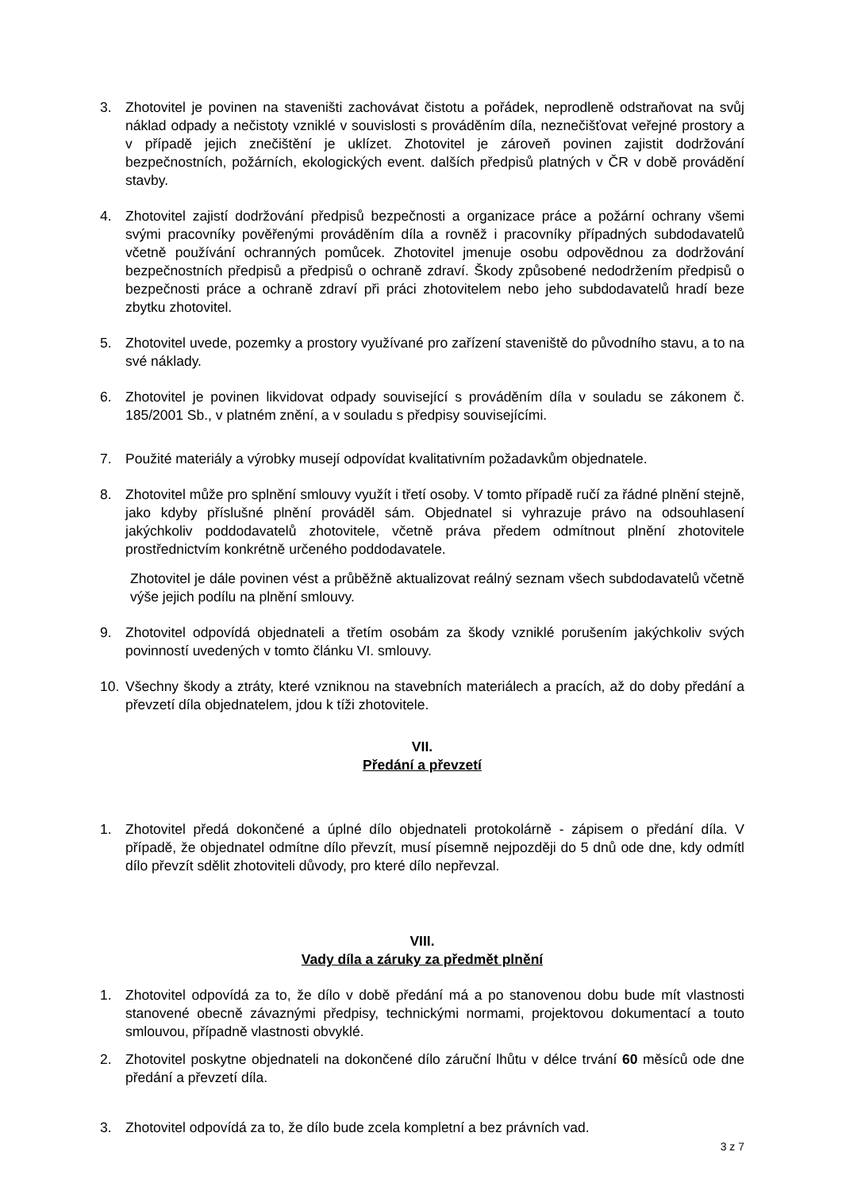3. Zhotovitel je povinen na staveništi zachovávat čistotu a pořádek, neprodleně odstraňovat na svůj náklad odpady a nečistoty vzniklé v souvislosti s prováděním díla, neznečišťovat veřejné prostory a v případě jejich znečištění je uklízet. Zhotovitel je zároveň povinen zajistit dodržování bezpečnostních, požárních, ekologických event. dalších předpisů platných v ČR v době provádění stavby.
4. Zhotovitel zajistí dodržování předpisů bezpečnosti a organizace práce a požární ochrany všemi svými pracovníky pověřenými prováděním díla a rovněž i pracovníky případných subdodavatelů včetně používání ochranných pomůcek. Zhotovitel jmenuje osobu odpovědnou za dodržování bezpečnostních předpisů a předpisů o ochraně zdraví. Škody způsobené nedodržením předpisů o bezpečnosti práce a ochraně zdraví při práci zhotovitelem nebo jeho subdodavatelů hradí beze zbytku zhotovitel.
5. Zhotovitel uvede, pozemky a prostory využívané pro zařízení staveniště do původního stavu, a to na své náklady.
6. Zhotovitel je povinen likvidovat odpady související s prováděním díla v souladu se zákonem č. 185/2001 Sb., v platném znění, a v souladu s předpisy souvisejícími.
7. Použité materiály a výrobky musejí odpovídat kvalitativním požadavkům objednatele.
8. Zhotovitel může pro splnění smlouvy využít i třetí osoby. V tomto případě ručí za řádné plnění stejně, jako kdyby příslušné plnění prováděl sám. Objednatel si vyhrazuje právo na odsouhlasení jakýchkoliv poddodavatelů zhotovitele, včetně práva předem odmítnout plnění zhotovitele prostřednictvím konkrétně určeného poddodavatele.
Zhotovitel je dále povinen vést a průběžně aktualizovat reálný seznam všech subdodavatelů včetně výše jejich podílu na plnění smlouvy.
9. Zhotovitel odpovídá objednateli a třetím osobám za škody vzniklé porušením jakýchkoliv svých povinností uvedených v tomto článku VI. smlouvy.
10. Všechny škody a ztráty, které vzniknou na stavebních materiálech a pracích, až do doby předání a převzetí díla objednatelem, jdou k tíži zhotovitele.
VII.
Předání a převzetí
1. Zhotovitel předá dokončené a úplné dílo objednateli protokolárně - zápisem o předání díla. V případě, že objednatel odmítne dílo převzít, musí písemně nejpozději do 5 dnů ode dne, kdy odmítl dílo převzít sdělit zhotoviteli důvody, pro které dílo nepřevzal.
VIII.
Vady díla a záruky za předmět plnění
1. Zhotovitel odpovídá za to, že dílo v době předání má a po stanovenou dobu bude mít vlastnosti stanovené obecně závaznými předpisy, technickými normami, projektovou dokumentací a touto smlouvou, případně vlastnosti obvyklé.
2. Zhotovitel poskytne objednateli na dokončené dílo záruční lhůtu v délce trvání 60 měsíců ode dne předání a převzetí díla.
3. Zhotovitel odpovídá za to, že dílo bude zcela kompletní a bez právních vad.
3 z 7